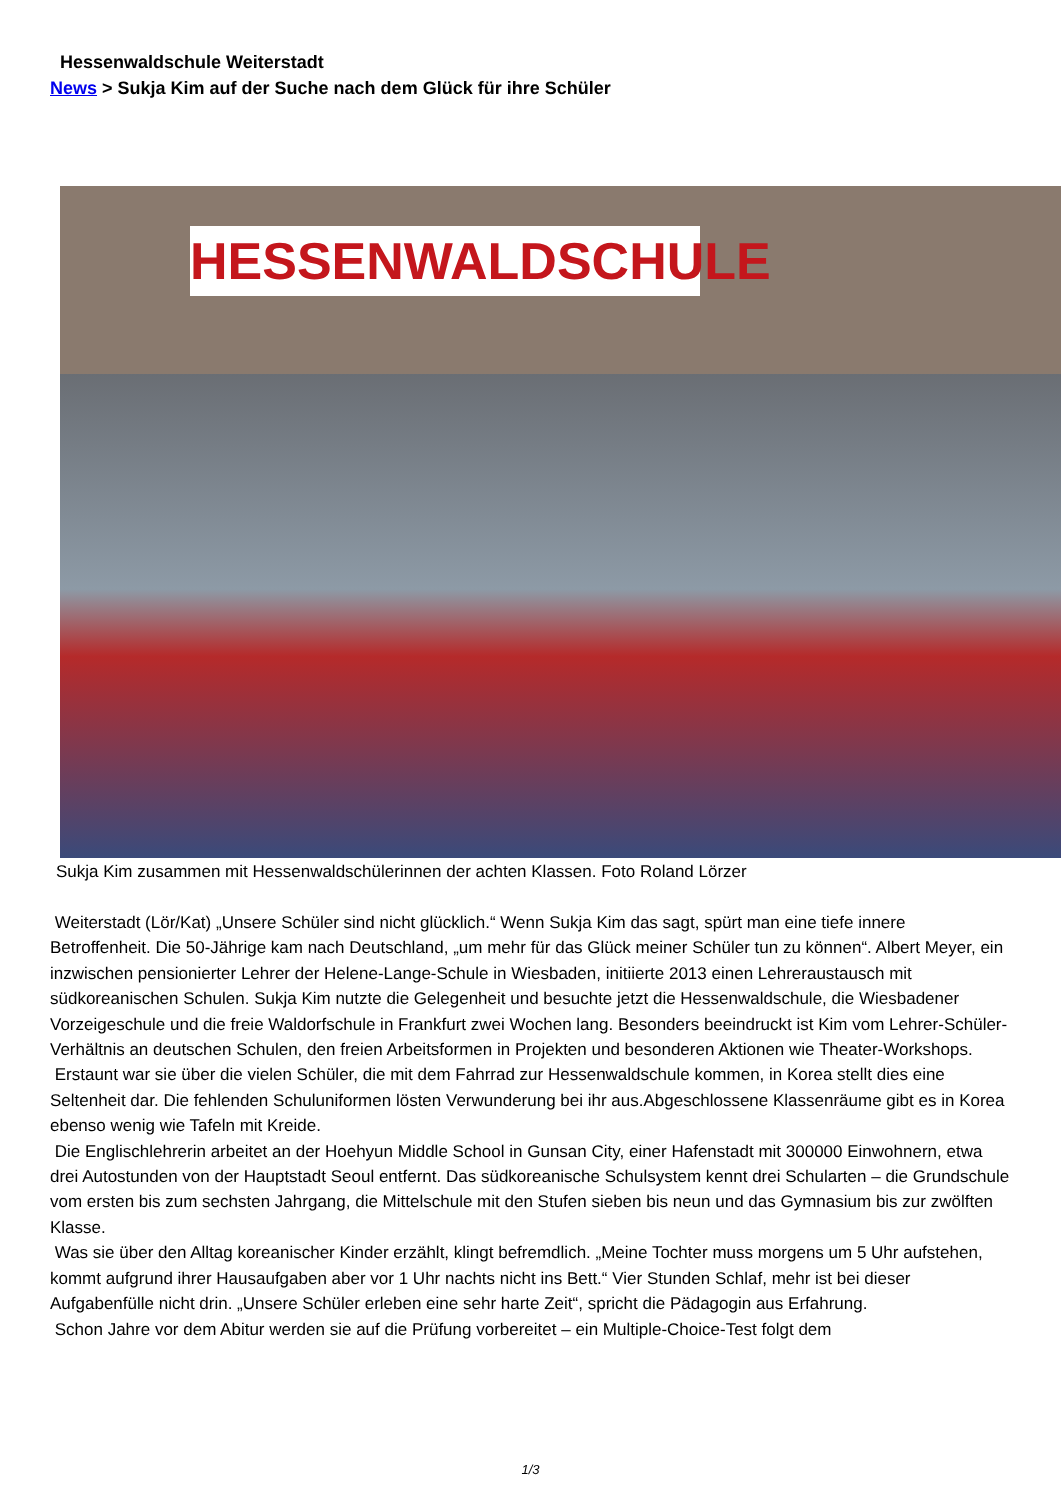Hessenwaldschule Weiterstadt
News > Sukja Kim auf der Suche nach dem Glück für ihre Schüler
HESSENWALDSCHULE
Sukja Kim zusammen mit Hessenwaldschülerinnen der achten Klassen. Foto Roland Lörzer
Weiterstadt (Lör/Kat) „Unsere Schüler sind nicht glücklich.“ Wenn Sukja Kim das sagt, spürt man eine tiefe innere Betroffenheit. Die 50-Jährige kam nach Deutschland, „um mehr für das Glück meiner Schüler tun zu können“. Albert Meyer, ein inzwischen pensionierter Lehrer der Helene-Lange-Schule in Wiesbaden, initiierte 2013 einen Lehreraustausch mit südkoreanischen Schulen. Sukja Kim nutzte die Gelegenheit und besuchte jetzt die Hessenwaldschule, die Wiesbadener Vorzeigeschule und die freie Waldorfschule in Frankfurt zwei Wochen lang. Besonders beeindruckt ist Kim vom Lehrer-Schüler-Verhältnis an deutschen Schulen, den freien Arbeitsformen in Projekten und besonderen Aktionen wie Theater-Workshops.
Erstaunt war sie über die vielen Schüler, die mit dem Fahrrad zur Hessenwaldschule kommen, in Korea stellt dies eine Seltenheit dar. Die fehlenden Schuluniformen lösten Verwunderung bei ihr aus.Abgeschlossene Klassenräume gibt es in Korea ebenso wenig wie Tafeln mit Kreide.
Die Englischlehrerin arbeitet an der Hoehyun Middle School in Gunsan City, einer Hafenstadt mit 300000 Einwohnern, etwa drei Autostunden von der Hauptstadt Seoul entfernt. Das südkoreanische Schulsystem kennt drei Schularten – die Grundschule vom ersten bis zum sechsten Jahrgang, die Mittelschule mit den Stufen sieben bis neun und das Gymnasium bis zur zwölften Klasse.
Was sie über den Alltag koreanischer Kinder erzählt, klingt befremdlich. „Meine Tochter muss morgens um 5 Uhr aufstehen, kommt aufgrund ihrer Hausaufgaben aber vor 1 Uhr nachts nicht ins Bett.“ Vier Stunden Schlaf, mehr ist bei dieser Aufgabenfülle nicht drin. „Unsere Schüler erleben eine sehr harte Zeit“, spricht die Pädagogin aus Erfahrung.
Schon Jahre vor dem Abitur werden sie auf die Prüfung vorbereitet – ein Multiple-Choice-Test folgt dem
1/3